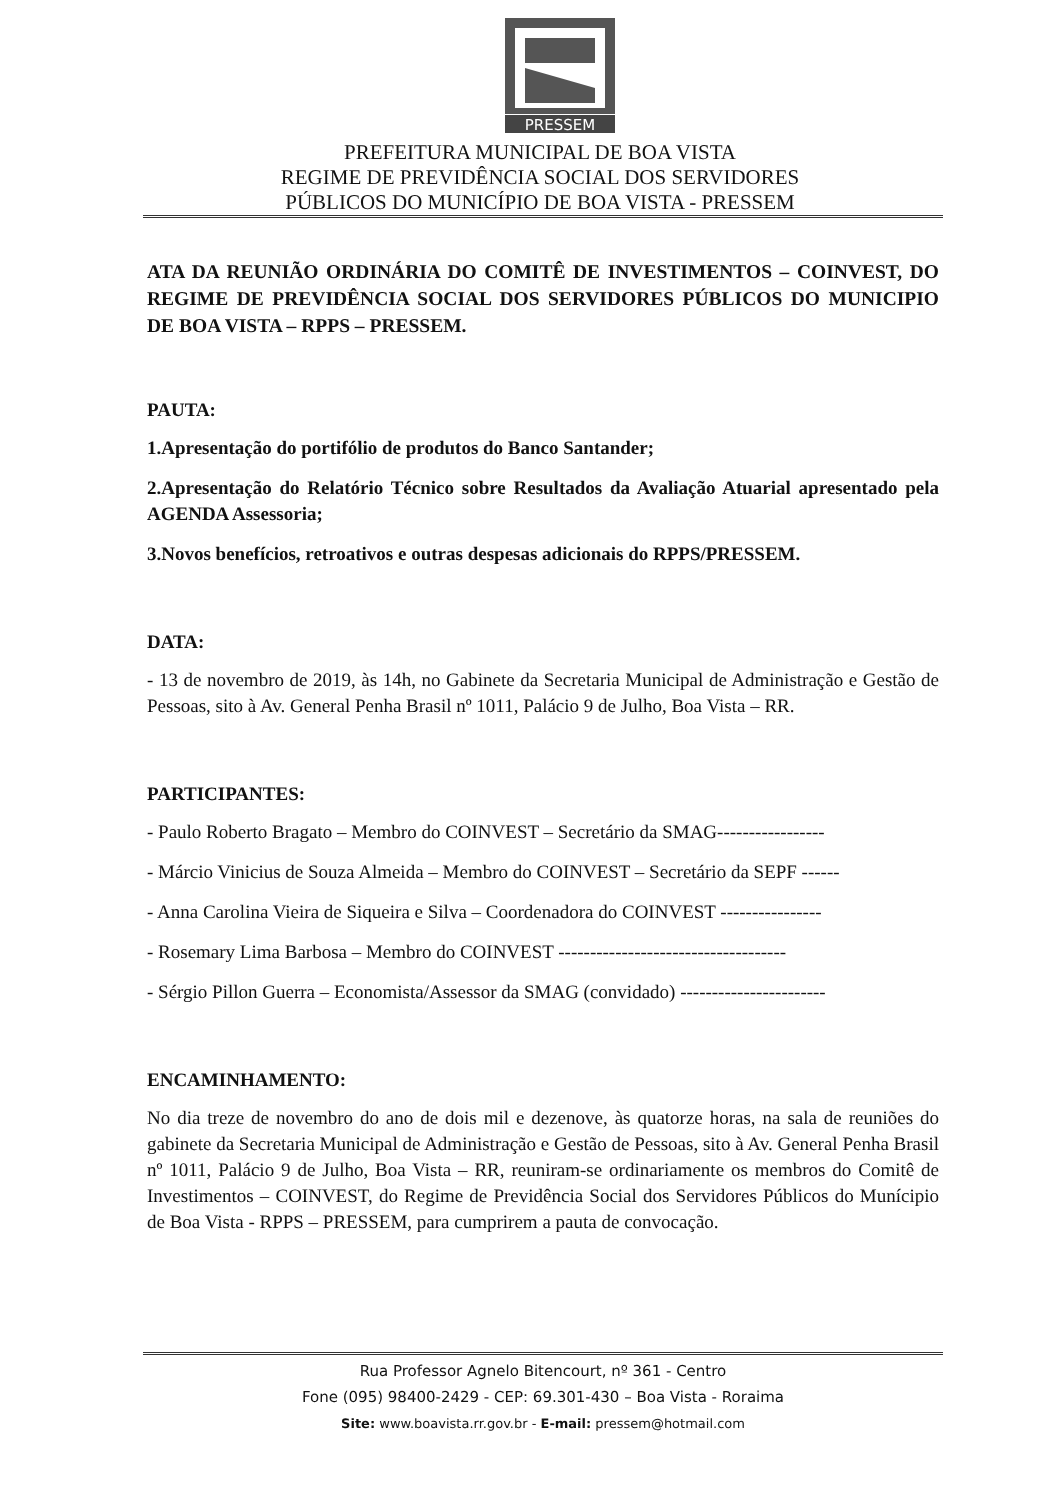PRESSEM
PREFEITURA MUNICIPAL DE BOA VISTA
REGIME DE PREVIDÊNCIA SOCIAL DOS SERVIDORES
PÚBLICOS DO MUNICÍPIO DE BOA VISTA - PRESSEM
ATA DA REUNIÃO ORDINÁRIA DO COMITÊ DE INVESTIMENTOS – COINVEST, DO REGIME DE PREVIDÊNCIA SOCIAL DOS SERVIDORES PÚBLICOS DO MUNICIPIO DE BOA VISTA – RPPS – PRESSEM.
PAUTA:
1.Apresentação do portifólio de produtos do Banco Santander;
2.Apresentação do Relatório Técnico sobre Resultados da Avaliação Atuarial apresentado pela AGENDA Assessoria;
3.Novos benefícios, retroativos e outras despesas adicionais do RPPS/PRESSEM.
DATA:
- 13 de novembro de 2019, às 14h, no Gabinete da Secretaria Municipal de Administração e Gestão de Pessoas, sito à Av. General Penha Brasil nº 1011, Palácio 9 de Julho, Boa Vista – RR.
PARTICIPANTES:
- Paulo Roberto Bragato – Membro do COINVEST – Secretário da SMAG-----------------
- Márcio Vinicius de Souza Almeida – Membro do COINVEST – Secretário da SEPF ------
- Anna Carolina Vieira de Siqueira e Silva – Coordenadora do COINVEST ----------------
- Rosemary Lima Barbosa – Membro do COINVEST ------------------------------------
- Sérgio Pillon Guerra – Economista/Assessor da SMAG (convidado) -----------------------
ENCAMINHAMENTO:
No dia treze de novembro do ano de dois mil e dezenove, às quatorze horas, na sala de reuniões do gabinete da Secretaria Municipal de Administração e Gestão de Pessoas, sito à Av. General Penha Brasil nº 1011, Palácio 9 de Julho, Boa Vista – RR, reuniram-se ordinariamente os membros do Comitê de Investimentos – COINVEST, do Regime de Previdência Social dos Servidores Públicos do Munícipio de Boa Vista - RPPS – PRESSEM, para cumprirem a pauta de convocação.
Rua Professor Agnelo Bitencourt, nº 361 - Centro
Fone (095) 98400-2429 - CEP: 69.301-430 – Boa Vista - Roraima
Site: www.boavista.rr.gov.br - E-mail: pressem@hotmail.com